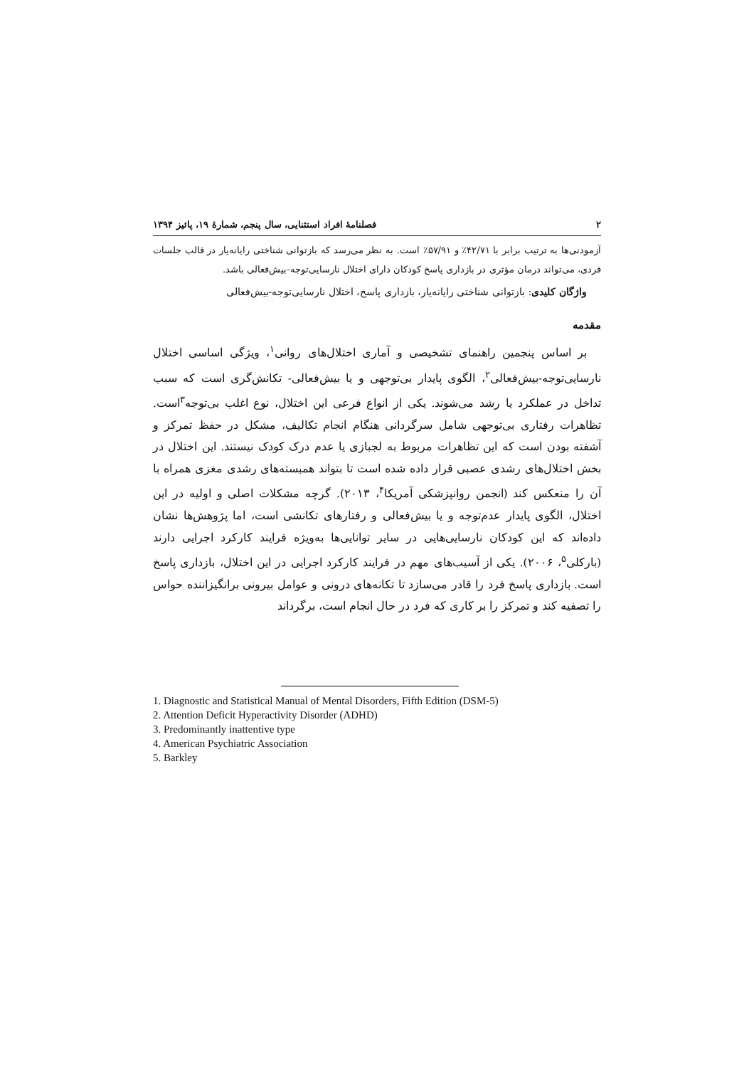۲ فصلنامهٔ افراد استثنایی، سال پنجم، شمارهٔ ۱۹، پائیز ۱۳۹۴
آزمودنی‌ها به ترتیب برابر با ۴۲/۷۱٪ و ۵۷/۹۱٪ است. به نظر می‌رسد که بازتوانی شناختی رایانه‌یار در قالب جلسات فردی، می‌تواند درمان مؤثری در بازداری پاسخ کودکان دارای اختلال نارسایی‌توجه-بیش‌فعالی باشد.
واژگان کلیدی: بازتوانی شناختی رایانه‌یار، بازداری پاسخ، اختلال نارسایی‌توجه-بیش‌فعالی
مقدمه
بر اساس پنجمین راهنمای تشخیصی و آماری اختلال‌های روانی<sup>۱</sup>، ویژگی اساسی اختلال نارسایی‌توجه-بیش‌فعالی<sup>۲</sup>، الگوی پایدار بی‌توجهی و یا بیش‌فعالی- تکانش‌گری است که سبب تداخل در عملکرد یا رشد می‌شوند. یکی از انواع فرعی این اختلال، نوع اغلب بی‌توجه<sup>۳</sup>است. تظاهرات رفتاری بی‌توجهی شامل سرگردانی هنگام انجام تکالیف، مشکل در حفظ تمرکز و آشفته بودن است که این تظاهرات مربوط به لجبازی یا عدم درک کودک نیستند. این اختلال در بخش اختلال‌های رشدی عصبی قرار داده شده است تا بتواند همبسته‌های رشدی مغزی همراه با آن را منعکس کند (انجمن روانپزشکی آمریکا<sup>۴</sup>، ۲۰۱۳). گرچه مشکلات اصلی و اولیه در این اختلال، الگوی پایدار عدم‌توجه و یا بیش‌فعالی و رفتارهای تکانشی است، اما پژوهش‌ها نشان داده‌اند که این کودکان نارسایی‌هایی در سایر توانایی‌ها به‌ویژه فرایند کارکرد اجرایی دارند (بارکلی<sup>۵</sup>، ۲۰۰۶). یکی از آسیب‌های مهم در فرایند کارکرد اجرایی در این اختلال، بازداری پاسخ است. بازداری پاسخ فرد را قادر می‌سازد تا تکانه‌های درونی و عوامل بیرونی برانگیزاننده حواس را تصفیه کند و تمرکز را بر کاری که فرد در حال انجام است، برگرداند
1. Diagnostic and Statistical Manual of Mental Disorders, Fifth Edition (DSM-5)
2. Attention Deficit Hyperactivity Disorder (ADHD)
3. Predominantly inattentive type
4. American Psychiatric Association
5. Barkley